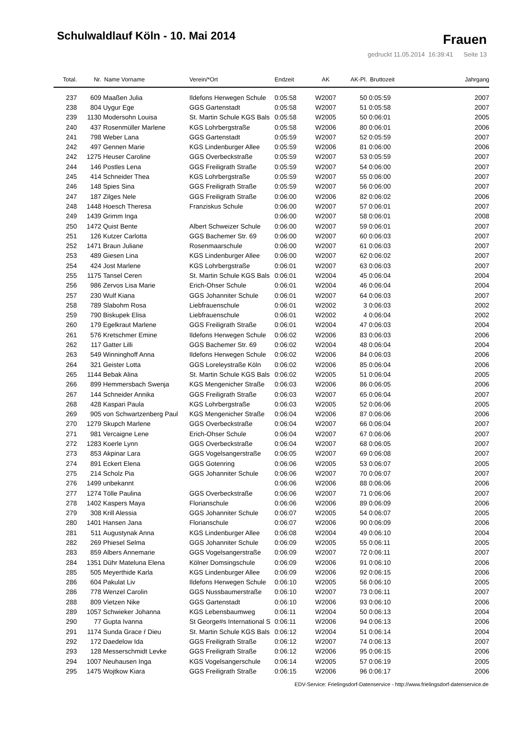Schulwaldlauf Köln - 10. Mai 2014
Frauen
gedruckt 11.05.2014 16:39:41 Seite 13
| Total. | Nr. | Name Vorname | Verein/*Ort | Endzeit | AK | AK-Pl. | Bruttozeit | Jahrgang |
| --- | --- | --- | --- | --- | --- | --- | --- | --- |
| 237 | 609 | Maaßen Julia | Ildefons Herwegen Schule | 0:05:58 | W2007 | 50 | 0:05:59 | 2007 |
| 238 | 804 | Uygur Ege | GGS Gartenstadt | 0:05:58 | W2007 | 51 | 0:05:58 | 2007 |
| 239 | 1130 | Modersohn Louisa | St. Martin Schule KGS Bals | 0:05:58 | W2005 | 50 | 0:06:01 | 2005 |
| 240 | 437 | Rosenmüller Marlene | KGS Lohrbergstraße | 0:05:58 | W2006 | 80 | 0:06:01 | 2006 |
| 241 | 798 | Weber Lana | GGS Gartenstadt | 0:05:59 | W2007 | 52 | 0:05:59 | 2007 |
| 242 | 497 | Gennen Marie | KGS Lindenburger Allee | 0:05:59 | W2006 | 81 | 0:06:00 | 2006 |
| 242 | 1275 | Heuser Caroline | GGS Overbeckstraße | 0:05:59 | W2007 | 53 | 0:05:59 | 2007 |
| 244 | 146 | Postles Lena | GGS Freiligrath Straße | 0:05:59 | W2007 | 54 | 0:06:00 | 2007 |
| 245 | 414 | Schneider Thea | KGS Lohrbergstraße | 0:05:59 | W2007 | 55 | 0:06:00 | 2007 |
| 246 | 148 | Spies Sina | GGS Freiligrath Straße | 0:05:59 | W2007 | 56 | 0:06:00 | 2007 |
| 247 | 187 | Zilges Nele | GGS Freiligrath Straße | 0:06:00 | W2006 | 82 | 0:06:02 | 2006 |
| 248 | 1448 | Hoesch Theresa | Franziskus Schule | 0:06:00 | W2007 | 57 | 0:06:01 | 2007 |
| 249 | 1439 | Grimm Inga | | 0:06:00 | W2007 | 58 | 0:06:01 | 2008 |
| 250 | 1472 | Quist Bente | Albert Schweizer Schule | 0:06:00 | W2007 | 59 | 0:06:01 | 2007 |
| 251 | 126 | Kutzer Carlotta | GGS Bachemer Str. 69 | 0:06:00 | W2007 | 60 | 0:06:03 | 2007 |
| 252 | 1471 | Braun Juliane | Rosenmaarschule | 0:06:00 | W2007 | 61 | 0:06:03 | 2007 |
| 253 | 489 | Giesen Lina | KGS Lindenburger Allee | 0:06:00 | W2007 | 62 | 0:06:02 | 2007 |
| 254 | 424 | Jost Marlene | KGS Lohrbergstraße | 0:06:01 | W2007 | 63 | 0:06:03 | 2007 |
| 255 | 1175 | Tansel Ceren | St. Martin Schule KGS Bals | 0:06:01 | W2004 | 45 | 0:06:04 | 2004 |
| 256 | 986 | Zervos Lisa Marie | Erich-Ohser Schule | 0:06:01 | W2004 | 46 | 0:06:04 | 2004 |
| 257 | 230 | Wulf Kiana | GGS Johanniter Schule | 0:06:01 | W2007 | 64 | 0:06:03 | 2007 |
| 258 | 789 | Slabohm Rosa | Liebfrauenschule | 0:06:01 | W2002 | 3 | 0:06:03 | 2002 |
| 259 | 790 | Biskupek Elisa | Liebfrauenschule | 0:06:01 | W2002 | 4 | 0:06:04 | 2002 |
| 260 | 179 | Egelkraut Marlene | GGS Freiligrath Straße | 0:06:01 | W2004 | 47 | 0:06:03 | 2004 |
| 261 | 576 | Kretschmer Emine | Ildefons Herwegen Schule | 0:06:02 | W2006 | 83 | 0:06:03 | 2006 |
| 262 | 117 | Gatter Lilli | GGS Bachemer Str. 69 | 0:06:02 | W2004 | 48 | 0:06:04 | 2004 |
| 263 | 549 | Winninghoff Anna | Ildefons Herwegen Schule | 0:06:02 | W2006 | 84 | 0:06:03 | 2006 |
| 264 | 321 | Geister Lotta | GGS Loreleystraße Köln | 0:06:02 | W2006 | 85 | 0:06:04 | 2006 |
| 265 | 1144 | Bebak Alina | St. Martin Schule KGS Bals | 0:06:02 | W2005 | 51 | 0:06:04 | 2005 |
| 266 | 899 | Hemmersbach Swenja | KGS Mengenicher Straße | 0:06:03 | W2006 | 86 | 0:06:05 | 2006 |
| 267 | 144 | Schneider Annika | GGS Freiligrath Straße | 0:06:03 | W2007 | 65 | 0:06:04 | 2007 |
| 268 | 428 | Kaspari Paula | KGS Lohrbergstraße | 0:06:03 | W2005 | 52 | 0:06:06 | 2005 |
| 269 | 905 | von Schwartzenberg Paul | KGS Mengenicher Straße | 0:06:04 | W2006 | 87 | 0:06:06 | 2006 |
| 270 | 1279 | Skupch Marlene | GGS Overbeckstraße | 0:06:04 | W2007 | 66 | 0:06:04 | 2007 |
| 271 | 981 | Vercaigne Lene | Erich-Ohser Schule | 0:06:04 | W2007 | 67 | 0:06:06 | 2007 |
| 272 | 1283 | Koerle Lynn | GGS Overbeckstraße | 0:06:04 | W2007 | 68 | 0:06:05 | 2007 |
| 273 | 853 | Akpinar Lara | GGS Vogelsangerstraße | 0:06:05 | W2007 | 69 | 0:06:08 | 2007 |
| 274 | 891 | Eckert Elena | GGS Gotenring | 0:06:06 | W2005 | 53 | 0:06:07 | 2005 |
| 275 | 214 | Scholz Pia | GGS Johanniter Schule | 0:06:06 | W2007 | 70 | 0:06:07 | 2007 |
| 276 | 1499 | unbekannt | | 0:06:06 | W2006 | 88 | 0:06:06 | 2006 |
| 277 | 1274 | Tölle Paulina | GGS Overbeckstraße | 0:06:06 | W2007 | 71 | 0:06:06 | 2007 |
| 278 | 1402 | Kaspers Maya | Florianschule | 0:06:06 | W2006 | 89 | 0:06:09 | 2006 |
| 279 | 308 | Krill Alessia | GGS Johanniter Schule | 0:06:07 | W2005 | 54 | 0:06:07 | 2005 |
| 280 | 1401 | Hansen Jana | Florianschule | 0:06:07 | W2006 | 90 | 0:06:09 | 2006 |
| 281 | 511 | Augustynak Anna | KGS Lindenburger Allee | 0:06:08 | W2004 | 49 | 0:06:10 | 2004 |
| 282 | 269 | Phiesel Selma | GGS Johanniter Schule | 0:06:09 | W2005 | 55 | 0:06:11 | 2005 |
| 283 | 859 | Albers Annemarie | GGS Vogelsangerstraße | 0:06:09 | W2007 | 72 | 0:06:11 | 2007 |
| 284 | 1351 | Dühr Mateluna Elena | Kölner Domsingschule | 0:06:09 | W2006 | 91 | 0:06:10 | 2006 |
| 285 | 505 | Meyerthide Karla | KGS Lindenburger Allee | 0:06:09 | W2006 | 92 | 0:06:15 | 2006 |
| 286 | 604 | Pakulat Liv | Ildefons Herwegen Schule | 0:06:10 | W2005 | 56 | 0:06:10 | 2005 |
| 286 | 778 | Wenzel Carolin | GGS Nussbaumerstraße | 0:06:10 | W2007 | 73 | 0:06:11 | 2007 |
| 288 | 809 | Vietzen Nike | GGS Gartenstadt | 0:06:10 | W2006 | 93 | 0:06:10 | 2006 |
| 289 | 1057 | Schwieker Johanna | KGS Lebensbaumweg | 0:06:11 | W2004 | 50 | 0:06:13 | 2004 |
| 290 | 77 | Gupta Ivanna | St George#s International S | 0:06:11 | W2006 | 94 | 0:06:13 | 2006 |
| 291 | 1174 | Sunda Grace ŕ Dieu | St. Martin Schule KGS Bals | 0:06:12 | W2004 | 51 | 0:06:14 | 2004 |
| 292 | 172 | Daedelow Ida | GGS Freiligrath Straße | 0:06:12 | W2007 | 74 | 0:06:13 | 2007 |
| 293 | 128 | Messerschmidt Levke | GGS Freiligrath Straße | 0:06:12 | W2006 | 95 | 0:06:15 | 2006 |
| 294 | 1007 | Neuhausen Inga | KGS Vogelsangerschule | 0:06:14 | W2005 | 57 | 0:06:19 | 2005 |
| 295 | 1475 | Wojtkow Kiara | GGS Freiligrath Straße | 0:06:15 | W2006 | 96 | 0:06:17 | 2006 |
EDV-Service: Frielingsdorf-Datenservice - http://www.frielingsdorf-datenservice.de